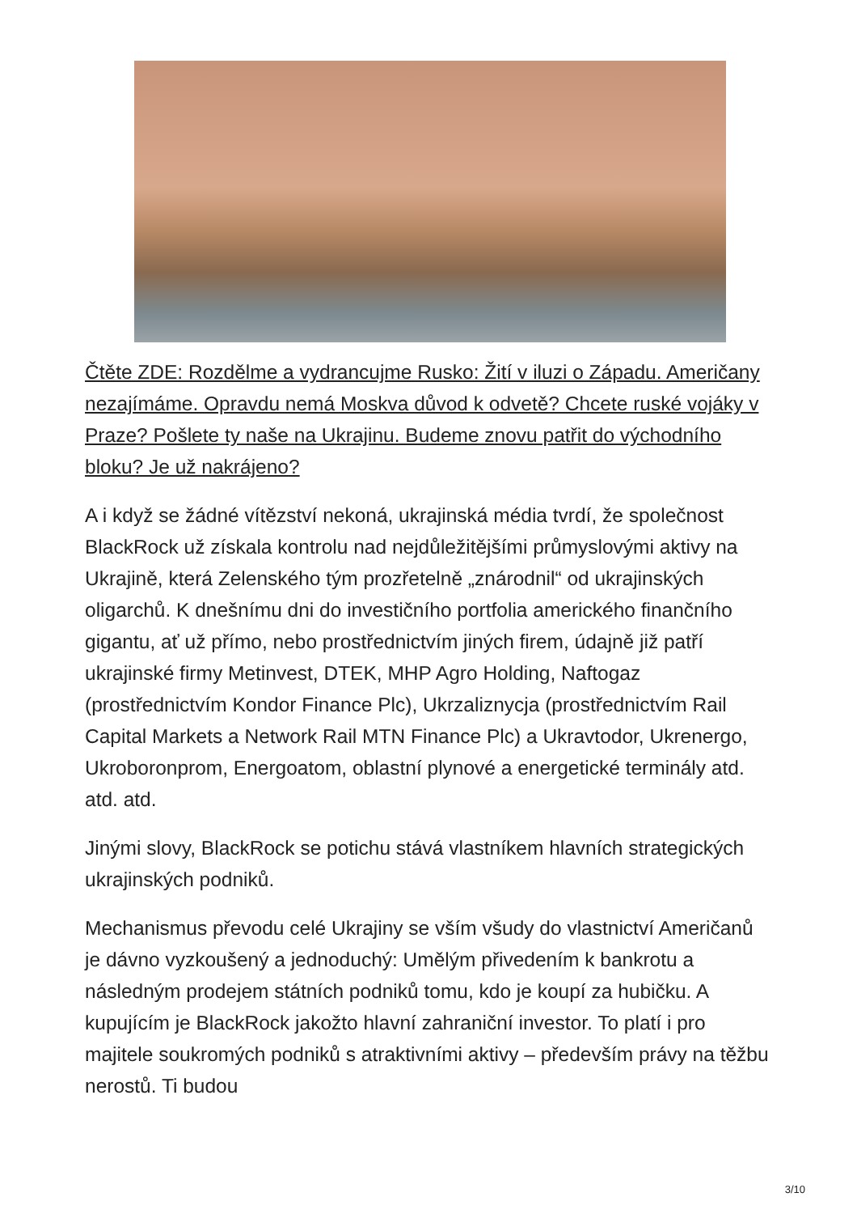Čtěte ZDE: Rozdělme a vydrancujme Rusko: Žití v iluzi o Západu. Američany nezajímáme. Opravdu nemá Moskva důvod k odvetě? Chcete ruské vojáky v Praze? Pošlete ty naše na Ukrajinu. Budeme znovu patřit do východního bloku? Je už nakrájeno?
A i když se žádné vítězství nekoná, ukrajinská média tvrdí, že společnost BlackRock už získala kontrolu nad nejdůležitějšími průmyslovými aktivy na Ukrajině, která Zelenského tým prozřetelně „znárodnil“ od ukrajinských oligarchů. K dnešnímu dni do investičního portfolia amerického finančního gigantu, ať už přímo, nebo prostřednictvím jiných firem, údajně již patří ukrajinské firmy Metinvest, DTEK, MHP Agro Holding, Naftogaz (prostřednictvím Kondor Finance Plc), Ukrzaliznycja (prostřednictvím Rail Capital Markets a Network Rail MTN Finance Plc) a Ukravtodor, Ukrenergo, Ukroboronprom, Energoatom, oblastní plynové a energetické terminály atd. atd. atd.
Jinými slovy, BlackRock se potichu stává vlastníkem hlavních strategických ukrajinských podniků.
Mechanismus převodu celé Ukrajiny se vším všudy do vlastnictví Američanů je dávno vyzkoušený a jednoduchý: Umělým přivedením k bankrotu a následným prodejem státních podniků tomu, kdo je koupí za hubičku. A kupujícím je BlackRock jakožto hlavní zahraniční investor. To platí i pro majitele soukromých podniků s atraktivními aktivy – především právy na těžbu nerostů. Ti budou
3/10